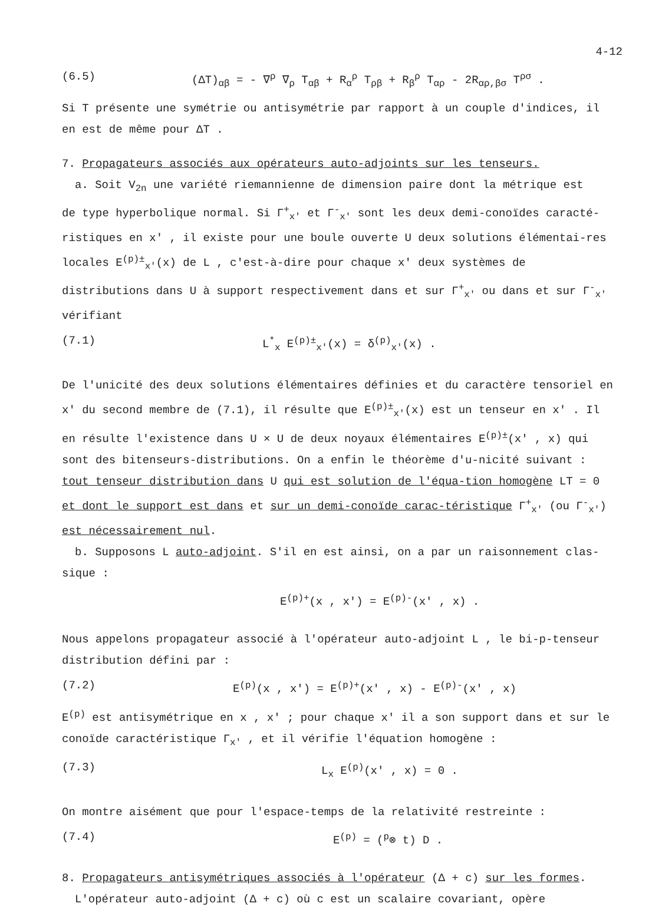4-12
(6.5) (ΔT)<sub>αβ</sub> = - ∇<sup>ρ</sup> ∇<sub>ρ</sub> T<sub>αβ</sub> + R<sub>α</sub><sup>ρ</sup> T<sub>ρβ</sub> + R<sub>β</sub><sup>ρ</sup> T<sub>αρ</sub> - 2R<sub>αρ,βσ</sub> T<sup>ρσ</sup> .
Si T présente une symétrie ou antisymétrie par rapport à un couple d'indices, il en est de même pour ΔT .
7. Propagateurs associés aux opérateurs auto-adjoints sur les tenseurs.
a. Soit V<sub>2n</sub> une variété riemannienne de dimension paire dont la métrique est
de type hyperbolique normal. Si Γ<sup>+</sup><sub>x'</sub> et Γ<sup>-</sup><sub>x'</sub> sont les deux demi-conoïdes caracté-ristiques en x' , il existe pour une boule ouverte U deux solutions élémentai-res locales E<sup>(p)±</sup><sub>x'</sub>(x) de L , c'est-à-dire pour chaque x' deux systèmes de distributions dans U à support respectivement dans et sur Γ<sup>+</sup><sub>x'</sub> ou dans et sur Γ<sup>-</sup><sub>x'</sub> vérifiant
(7.1) L<sup>*</sup><sub>x</sub> E<sup>(p)±</sup><sub>x'</sub>(x) = δ<sup>(p)</sup><sub>x'</sub>(x) .
De l'unicité des deux solutions élémentaires définies et du caractère tensoriel en x' du second membre de (7.1), il résulte que E<sup>(p)±</sup><sub>x'</sub>(x) est un tenseur en x' . Il en résulte l'existence dans U × U de deux noyaux élémentaires E<sup>(p)±</sup>(x' , x) qui sont des bitenseurs-distributions. On a enfin le théorème d'u-nicité suivant : tout tenseur distribution dans U qui est solution de l'équa-tion homogène LT = 0 et dont le support est dans et sur un demi-conoïde carac-téristique Γ<sup>+</sup><sub>x'</sub> (ou Γ<sup>-</sup><sub>x'</sub>) est nécessairement nul.
b. Supposons L auto-adjoint. S'il en est ainsi, on a par un raisonnement clas-
sique :
E<sup>(p)+</sup>(x , x') = E<sup>(p)-</sup>(x' , x) .
Nous appelons propagateur associé à l'opérateur auto-adjoint L , le bi-p-tenseur distribution défini par :
(7.2) E<sup>(p)</sup>(x , x') = E<sup>(p)+</sup>(x' , x) - E<sup>(p)-</sup>(x' , x)
E<sup>(p)</sup> est antisymétrique en x , x' ; pour chaque x' il a son support dans et sur le conoïde caractéristique Γ<sub>x'</sub> , et il vérifie l'équation homogène :
(7.3) L<sub>x</sub> E<sup>(p)</sup>(x' , x) = 0 .
On montre aisément que pour l'espace-temps de la relativité restreinte :
(7.4) E<sup>(p)</sup> = (<sup>p</sup>⊗ t) D .
8. Propagateurs antisymétriques associés à l'opérateur (Δ + c) sur les formes.
L'opérateur auto-adjoint (Δ + c) où c est un scalaire covariant, opère